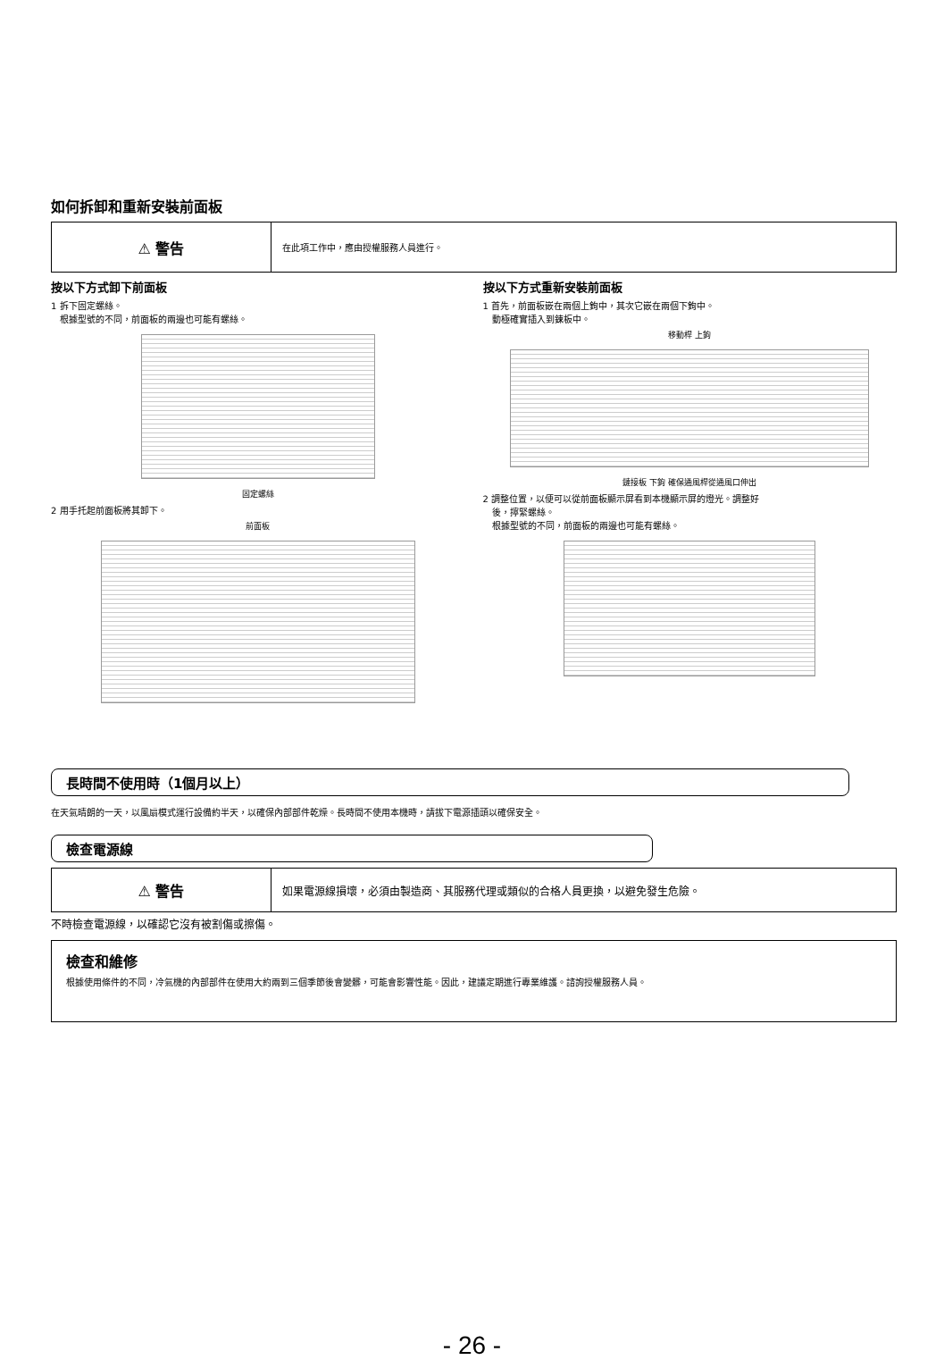如何拆卸和重新安裝前面板
⚠ 警告
在此項工作中，應由授權服務人員進行。
按以下方式卸下前面板
1 拆下固定螺絲。
　根據型號的不同，前面板的兩邊也可能有螺絲。
固定螺絲
2 用手托起前面板將其卸下。
前面板
按以下方式重新安裝前面板
1 首先，前面板嵌在兩個上鉤中，其次它嵌在兩個下鉤中。
　動極確實插入到鍊板中。
移動桿 上鉤
鏈接板 下鉤 確保通風桿從通風口伸出
2 調整位置，以便可以從前面板顯示屏看到本機顯示屏的燈光。調整好
　後，擰緊螺絲。
　根據型號的不同，前面板的兩邊也可能有螺絲。
長時間不使用時（1個月以上）
在天氣晴朗的一天，以風扇模式運行設備約半天，以確保內部部件乾燥。長時間不使用本機時，請拔下電源插頭以確保安全。
檢查電源線
⚠ 警告
如果電源線損壞，必須由製造商、其服務代理或類似的合格人員更換，以避免發生危險。
不時檢查電源線，以確認它沒有被割傷或擦傷。
檢查和維修
根據使用條件的不同，冷氣機的內部部件在使用大約兩到三個季節後會變髒，可能會影響性能。因此，建議定期進行專業維護。諮詢授權服務人員。
- 26 -